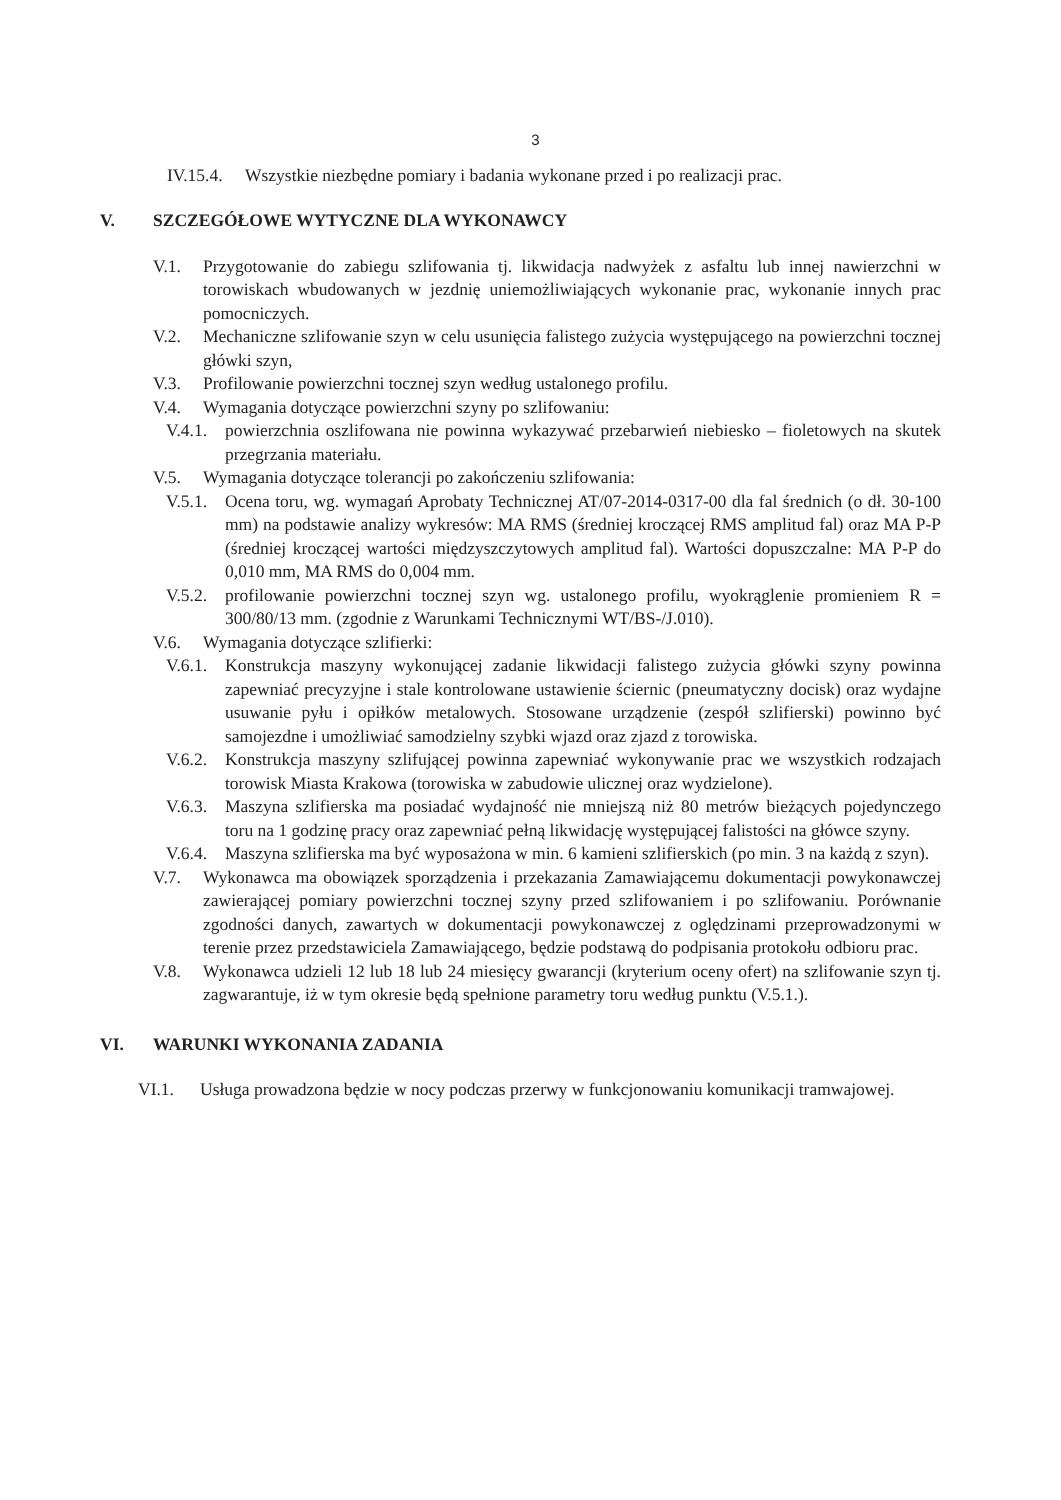3
IV.15.4. Wszystkie niezbędne pomiary i badania wykonane przed i po realizacji prac.
V. SZCZEGÓŁOWE WYTYCZNE DLA WYKONAWCY
V.1. Przygotowanie do zabiegu szlifowania tj. likwidacja nadwyżek z asfaltu lub innej nawierzchni w torowiskach wbudowanych w jezdnię uniemożliwiających wykonanie prac, wykonanie innych prac pomocniczych.
V.2. Mechaniczne szlifowanie szyn w celu usunięcia falistego zużycia występującego na powierzchni tocznej główki szyn,
V.3. Profilowanie powierzchni tocznej szyn według ustalonego profilu.
V.4. Wymagania dotyczące powierzchni szyny po szlifowaniu:
V.4.1. powierzchnia oszlifowana nie powinna wykazywać przebarwień niebiesko – fioletowych na skutek przegrzania materiału.
V.5. Wymagania dotyczące tolerancji po zakończeniu szlifowania:
V.5.1. Ocena toru, wg. wymagań Aprobaty Technicznej AT/07-2014-0317-00 dla fal średnich (o dł. 30-100 mm) na podstawie analizy wykresów: MA RMS (średniej kroczącej RMS amplitud fal) oraz MA P-P (średniej kroczącej wartości międzyszczytowych amplitud fal). Wartości dopuszczalne: MA P-P do 0,010 mm, MA RMS do 0,004 mm.
V.5.2. profilowanie powierzchni tocznej szyn wg. ustalonego profilu, wyokrąglenie promieniem R = 300/80/13 mm. (zgodnie z Warunkami Technicznymi WT/BS-/J.010).
V.6. Wymagania dotyczące szlifierki:
V.6.1. Konstrukcja maszyny wykonującej zadanie likwidacji falistego zużycia główki szyny powinna zapewniać precyzyjne i stale kontrolowane ustawienie ściernic (pneumatyczny docisk) oraz wydajne usuwanie pyłu i opiłków metalowych. Stosowane urządzenie (zespół szlifierski) powinno być samojezdne i umożliwiać samodzielny szybki wjazd oraz zjazd z torowiska.
V.6.2. Konstrukcja maszyny szlifującej powinna zapewniać wykonywanie prac we wszystkich rodzajach torowisk Miasta Krakowa (torowiska w zabudowie ulicznej oraz wydzielone).
V.6.3. Maszyna szlifierska ma posiadać wydajność nie mniejszą niż 80 metrów bieżących pojedynczego toru na 1 godzinę pracy oraz zapewniać pełną likwidację występującej falistości na główce szyny.
V.6.4. Maszyna szlifierska ma być wyposażona w min. 6 kamieni szlifierskich (po min. 3 na każdą z szyn).
V.7. Wykonawca ma obowiązek sporządzenia i przekazania Zamawiającemu dokumentacji powykonawczej zawierającej pomiary powierzchni tocznej szyny przed szlifowaniem i po szlifowaniu. Porównanie zgodności danych, zawartych w dokumentacji powykonawczej z oględzinami przeprowadzonymi w terenie przez przedstawiciela Zamawiającego, będzie podstawą do podpisania protokołu odbioru prac.
V.8. Wykonawca udzieli 12 lub 18 lub 24 miesięcy gwarancji (kryterium oceny ofert) na szlifowanie szyn tj. zagwarantuje, iż w tym okresie będą spełnione parametry toru według punktu (V.5.1.).
VI. WARUNKI WYKONANIA ZADANIA
VI.1. Usługa prowadzona będzie w nocy podczas przerwy w funkcjonowaniu komunikacji tramwajowej.